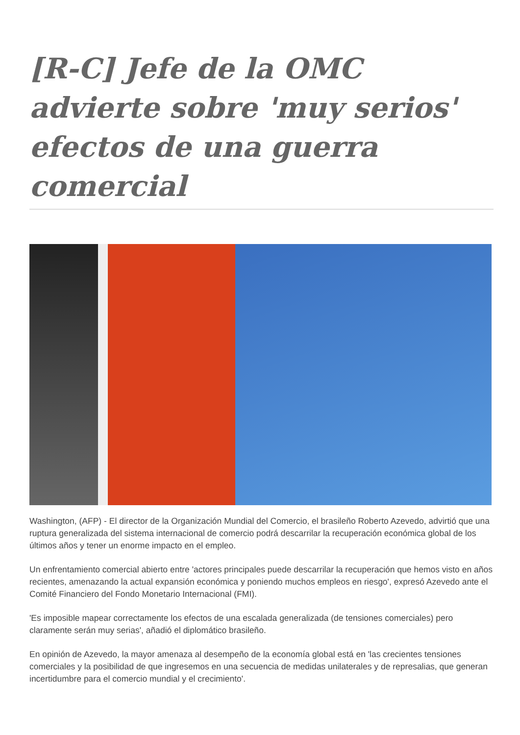[R-C] Jefe de la OMC advierte sobre 'muy serios' efectos de una guerra comercial
Washington, (AFP) - El director de la Organización Mundial del Comercio, el brasileño Roberto Azevedo, advirtió que una ruptura generalizada del sistema internacional de comercio podrá descarrilar la recuperación económica global de los últimos años y tener un enorme impacto en el empleo.
Un enfrentamiento comercial abierto entre 'actores principales puede descarrilar la recuperación que hemos visto en años recientes, amenazando la actual expansión económica y poniendo muchos empleos en riesgo', expresó Azevedo ante el Comité Financiero del Fondo Monetario Internacional (FMI).
'Es imposible mapear correctamente los efectos de una escalada generalizada (de tensiones comerciales) pero claramente serán muy serias', añadió el diplomático brasileño.
En opinión de Azevedo, la mayor amenaza al desempeño de la economía global está en 'las crecientes tensiones comerciales y la posibilidad de que ingresemos en una secuencia de medidas unilaterales y de represalias, que generan incertidumbre para el comercio mundial y el crecimiento'.